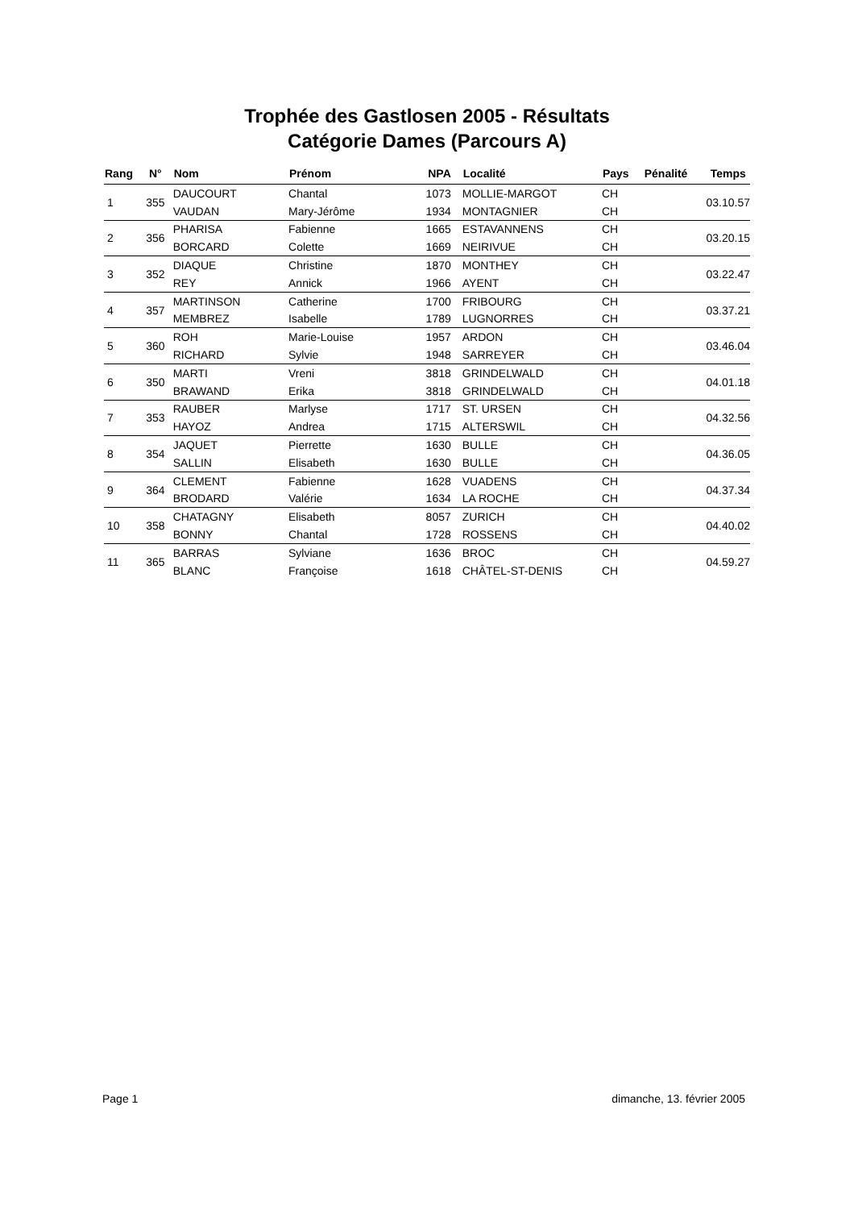Trophée des Gastlosen 2005 - Résultats
Catégorie Dames (Parcours A)
| Rang | N° | Nom | Prénom | NPA | Localité | Pays | Pénalité | Temps |
| --- | --- | --- | --- | --- | --- | --- | --- | --- |
| 1 | 355 | DAUCOURT | Chantal | 1073 | MOLLIE-MARGOT | CH | | 03.10.57 |
| | | VAUDAN | Mary-Jérôme | 1934 | MONTAGNIER | CH | | |
| 2 | 356 | PHARISA | Fabienne | 1665 | ESTAVANNENS | CH | | 03.20.15 |
| | | BORCARD | Colette | 1669 | NEIRIVUE | CH | | |
| 3 | 352 | DIAQUE | Christine | 1870 | MONTHEY | CH | | 03.22.47 |
| | | REY | Annick | 1966 | AYENT | CH | | |
| 4 | 357 | MARTINSON | Catherine | 1700 | FRIBOURG | CH | | 03.37.21 |
| | | MEMBREZ | Isabelle | 1789 | LUGNORRES | CH | | |
| 5 | 360 | ROH | Marie-Louise | 1957 | ARDON | CH | | 03.46.04 |
| | | RICHARD | Sylvie | 1948 | SARREYER | CH | | |
| 6 | 350 | MARTI | Vreni | 3818 | GRINDELWALD | CH | | 04.01.18 |
| | | BRAWAND | Erika | 3818 | GRINDELWALD | CH | | |
| 7 | 353 | RAUBER | Marlyse | 1717 | ST. URSEN | CH | | 04.32.56 |
| | | HAYOZ | Andrea | 1715 | ALTERSWIL | CH | | |
| 8 | 354 | JAQUET | Pierrette | 1630 | BULLE | CH | | 04.36.05 |
| | | SALLIN | Elisabeth | 1630 | BULLE | CH | | |
| 9 | 364 | CLEMENT | Fabienne | 1628 | VUADENS | CH | | 04.37.34 |
| | | BRODARD | Valérie | 1634 | LA ROCHE | CH | | |
| 10 | 358 | CHATAGNY | Elisabeth | 8057 | ZURICH | CH | | 04.40.02 |
| | | BONNY | Chantal | 1728 | ROSSENS | CH | | |
| 11 | 365 | BARRAS | Sylviane | 1636 | BROC | CH | | 04.59.27 |
| | | BLANC | Françoise | 1618 | CHÂTEL-ST-DENIS | CH | | |
Page 1 dimanche, 13. février 2005